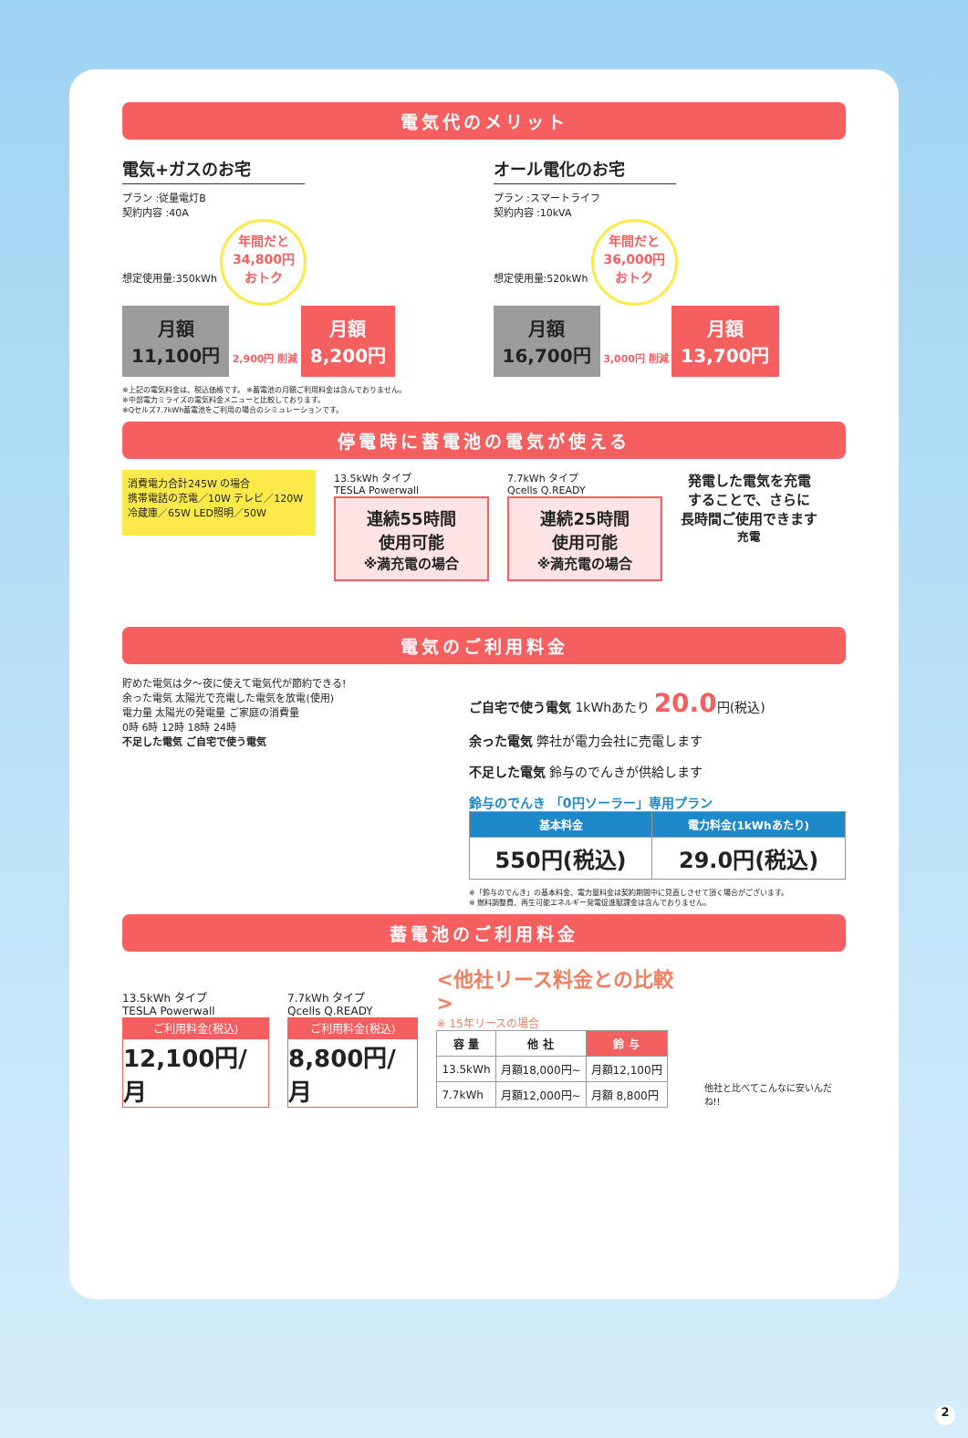電気代のメリット
電気+ガスのお宅
プラン :従量電灯B
契約内容 :40A
想定使用量:350kWh
年間だと
34,800円
おトク
月額
11,100円 2,900円 削減 月額
8,200円
オール電化のお宅
プラン :スマートライフ
契約内容 :10kVA
想定使用量:520kWh
年間だと
36,000円
おトク
月額
16,700円 3,000円 削減 月額
13,700円
※上記の電気料金は、税込価格です。 ※蓄電池の月額ご利用料金は含んでおりません。
※中部電力ミライズの電気料金メニューと比較しております。
※Qセルズ7.7kWh蓄電池をご利用の場合のシミュレーションです。
停電時に蓄電池の電気が使える
消費電力合計245W の場合
携帯電話の充電／10W テレビ／120W 冷蔵庫／65W LED照明／50W
13.5kWh タイプ
TESLA Powerwall
連続55時間
使用可能
※満充電の場合
7.7kWh タイプ
Qcells Q.READY
連続25時間
使用可能
※満充電の場合
発電した電気を充電
することで、さらに
長時間ご使用できます
充電
電気のご利用料金
貯めた電気は夕～夜に使えて電気代が節約できる!
余った電気 太陽光で充電した電気を放電(使用)
電力量 太陽光の発電量 ご家庭の消費量
0時 6時 12時 18時 24時
不足した電気 ご自宅で使う電気
ご自宅で使う電気 1kWhあたり 20.0円(税込)
余った電気 弊社が電力会社に売電します
不足した電気 鈴与のでんきが供給します
鈴与のでんき 「0円ソーラー」専用プラン
| 基本料金 | 電力料金(1kWhあたり) |
| --- | --- |
| 550円(税込) | 29.0円(税込) |
※「鈴与のでんき」の基本料金、電力量料金は契約期間中に見直しさせて頂く場合がございます。
※ 燃料調整費、再生可能エネルギー発電促進賦課金は含んでおりません。
蓄電池のご利用料金
13.5kWh タイプ
TESLA Powerwall
ご利用料金(税込)
12,100円/月
7.7kWh タイプ
Qcells Q.READY
ご利用料金(税込)
8,800円/月
<他社リース料金との比較>
※ 15年リースの場合
| 容 量 | 他 社 | 鈴 与 |
| --- | --- | --- |
| 13.5kWh | 月額18,000円~ | 月額12,100円 |
| 7.7kWh | 月額12,000円~ | 月額 8,800円 |
他社と比べてこんなに安いんだね!!
2